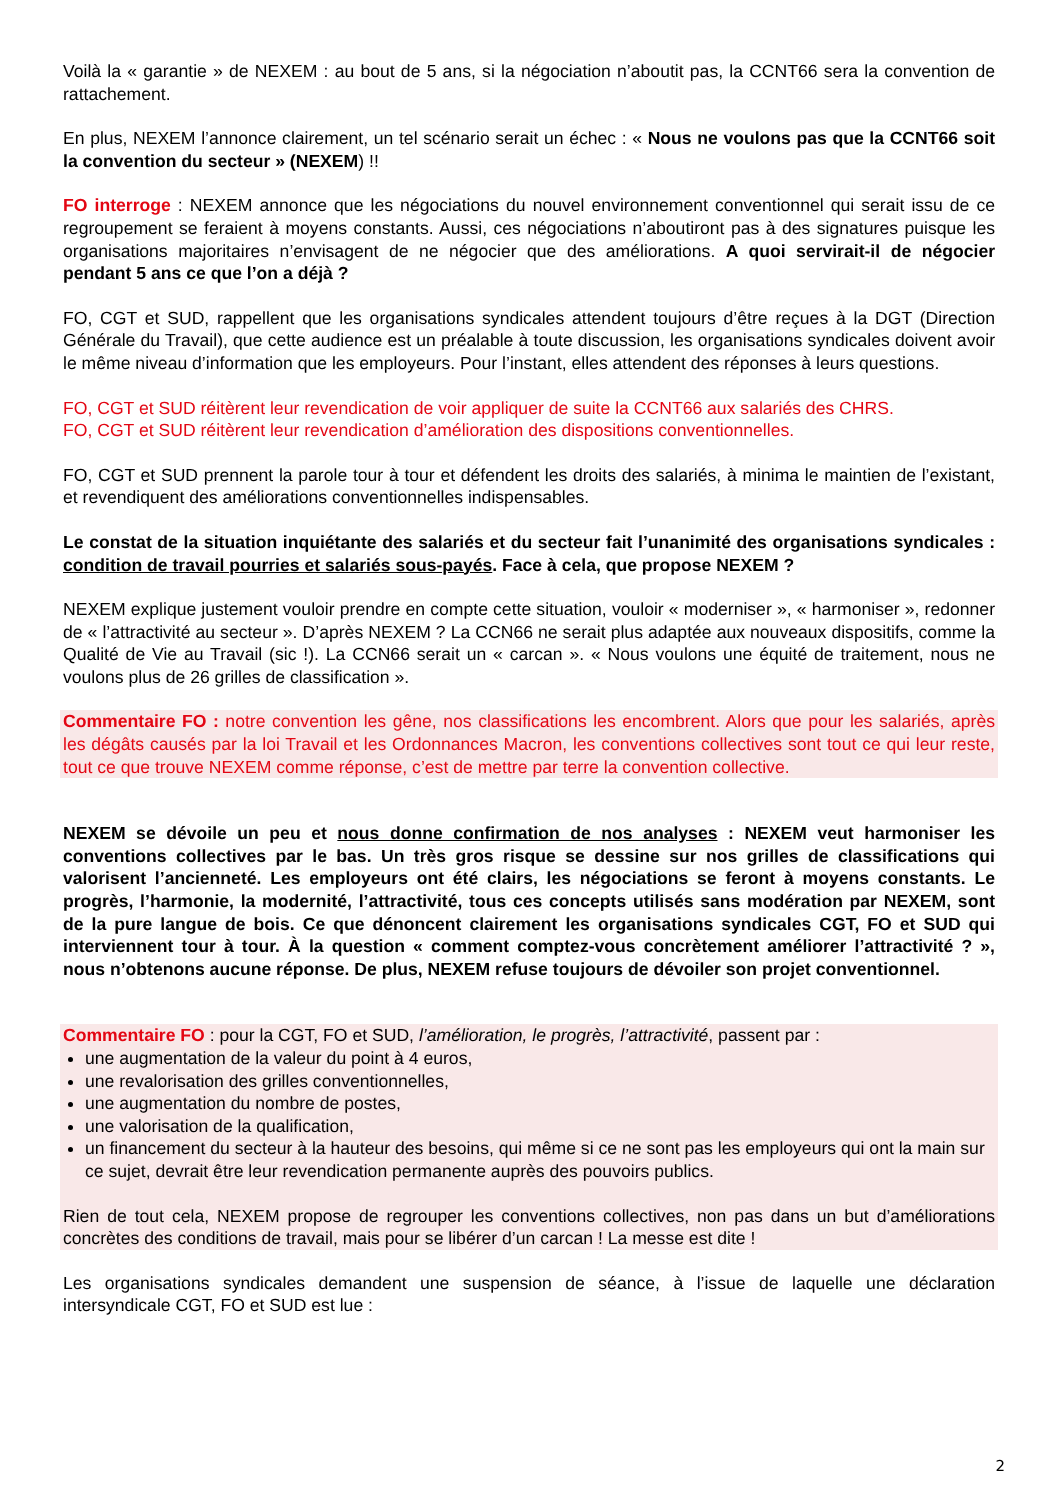Voilà la « garantie » de NEXEM : au bout de 5 ans, si la négociation n’aboutit pas, la CCNT66 sera la convention de rattachement.
En plus, NEXEM l’annonce clairement, un tel scénario serait un échec : « Nous ne voulons pas que la CCNT66 soit la convention du secteur » (NEXEM) !!
FO interroge : NEXEM annonce que les négociations du nouvel environnement conventionnel qui serait issu de ce regroupement se feraient à moyens constants. Aussi, ces négociations n’aboutiront pas à des signatures puisque les organisations majoritaires n’envisagent de ne négocier que des améliorations. A quoi servirait-il de négocier pendant 5 ans ce que l’on a déjà ?
FO, CGT et SUD, rappellent que les organisations syndicales attendent toujours d’être reçues à la DGT (Direction Générale du Travail), que cette audience est un préalable à toute discussion, les organisations syndicales doivent avoir le même niveau d’information que les employeurs. Pour l’instant, elles attendent des réponses à leurs questions.
FO, CGT et SUD réitèrent leur revendication de voir appliquer de suite la CCNT66 aux salariés des CHRS.
FO, CGT et SUD réitèrent leur revendication d’amélioration des dispositions conventionnelles.
FO, CGT et SUD prennent la parole tour à tour et défendent les droits des salariés, à minima le maintien de l’existant, et revendiquent des améliorations conventionnelles indispensables.
Le constat de la situation inquiétante des salariés et du secteur fait l’unanimité des organisations syndicales : condition de travail pourries et salariés sous-payés. Face à cela, que propose NEXEM ?
NEXEM explique justement vouloir prendre en compte cette situation, vouloir « moderniser », « harmoniser », redonner de « l’attractivité au secteur ». D’après NEXEM ? La CCN66 ne serait plus adaptée aux nouveaux dispositifs, comme la Qualité de Vie au Travail (sic !). La CCN66 serait un « carcan ». « Nous voulons une équité de traitement, nous ne voulons plus de 26 grilles de classification ».
Commentaire FO : notre convention les gêne, nos classifications les encombrent. Alors que pour les salariés, après les dégâts causés par la loi Travail et les Ordonnances Macron, les conventions collectives sont tout ce qui leur reste, tout ce que trouve NEXEM comme réponse, c’est de mettre par terre la convention collective.
NEXEM se dévoile un peu et nous donne confirmation de nos analyses : NEXEM veut harmoniser les conventions collectives par le bas. Un très gros risque se dessine sur nos grilles de classifications qui valorisent l’ancienneté. Les employeurs ont été clairs, les négociations se feront à moyens constants. Le progrès, l’harmonie, la modernité, l’attractivité, tous ces concepts utilisés sans modération par NEXEM, sont de la pure langue de bois. Ce que dénoncent clairement les organisations syndicales CGT, FO et SUD qui interviennent tour à tour. À la question « comment comptez-vous concrètement améliorer l’attractivité ? », nous n’obtenons aucune réponse. De plus, NEXEM refuse toujours de dévoiler son projet conventionnel.
Commentaire FO : pour la CGT, FO et SUD, l’amélioration, le progrès, l’attractivité, passent par :
une augmentation de la valeur du point à 4 euros,
une revalorisation des grilles conventionnelles,
une augmentation du nombre de postes,
une valorisation de la qualification,
un financement du secteur à la hauteur des besoins, qui même si ce ne sont pas les employeurs qui ont la main sur ce sujet, devrait être leur revendication permanente auprès des pouvoirs publics.
Rien de tout cela, NEXEM propose de regrouper les conventions collectives, non pas dans un but d’améliorations concrètes des conditions de travail, mais pour se libérer d’un carcan ! La messe est dite !
Les organisations syndicales demandent une suspension de séance, à l’issue de laquelle une déclaration intersyndicale CGT, FO et SUD est lue :
2